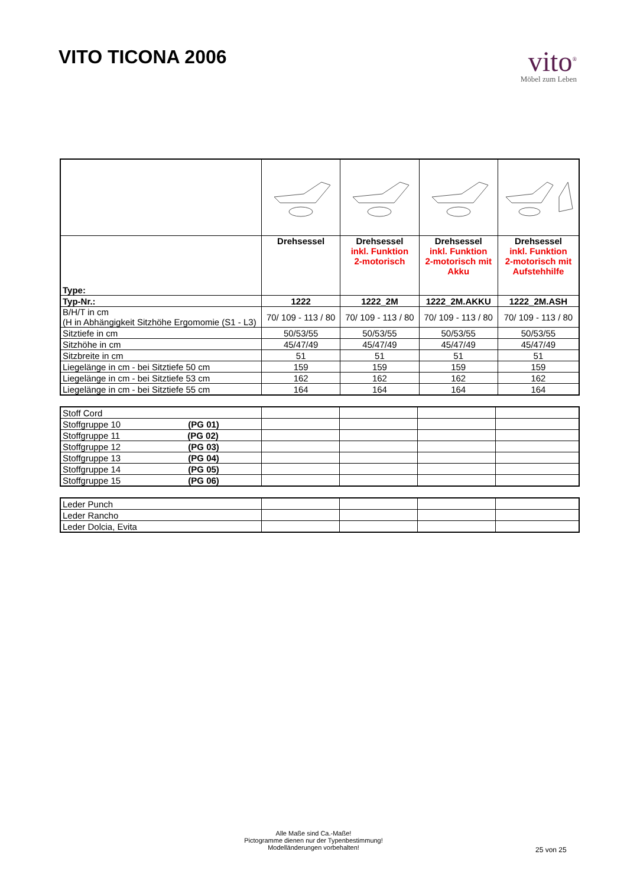VITO TICONA 2006
vito<sup>®</sup>
Möbel zum Leben
| Type: | Drehsessel | Drehsessel inkl. Funktion 2-motorisch | Drehsessel inkl. Funktion 2-motorisch mit Akku | Drehsessel inkl. Funktion 2-motorisch mit Aufstehhilfe |
| Typ-Nr.: | 1222 | 1222_2M | 1222_2M.AKKU | 1222_2M.ASH |
| B/H/T in cm (H in Abhängigkeit Sitzhöhe Ergomomie (S1 - L3) | 70/ 109 - 113 / 80 | 70/ 109 - 113 / 80 | 70/ 109 - 113 / 80 | 70/ 109 - 113 / 80 |
| Sitztiefe in cm | 50/53/55 | 50/53/55 | 50/53/55 | 50/53/55 |
| Sitzhöhe in cm | 45/47/49 | 45/47/49 | 45/47/49 | 45/47/49 |
| Sitzbreite in cm | 51 | 51 | 51 | 51 |
| Liegelänge in cm - bei Sitztiefe 50 cm | 159 | 159 | 159 | 159 |
| Liegelänge in cm - bei Sitztiefe 53 cm | 162 | 162 | 162 | 162 |
| Liegelänge in cm - bei Sitztiefe 55 cm | 164 | 164 | 164 | 164 |
| Stoff Cord | | | | |
| Stoffgruppe 10 (PG 01) | | | | |
| Stoffgruppe 11 (PG 02) | | | | |
| Stoffgruppe 12 (PG 03) | | | | |
| Stoffgruppe 13 (PG 04) | | | | |
| Stoffgruppe 14 (PG 05) | | | | |
| Stoffgruppe 15 (PG 06) | | | | |
| Leder Punch | | | | |
| Leder Rancho | | | | |
| Leder Dolcia, Evita | | | | |
Alle Maße sind Ca.-Maße!
Pictogramme dienen nur der Typenbestimmung!
Modelländerungen vorbehalten!
25 von 25